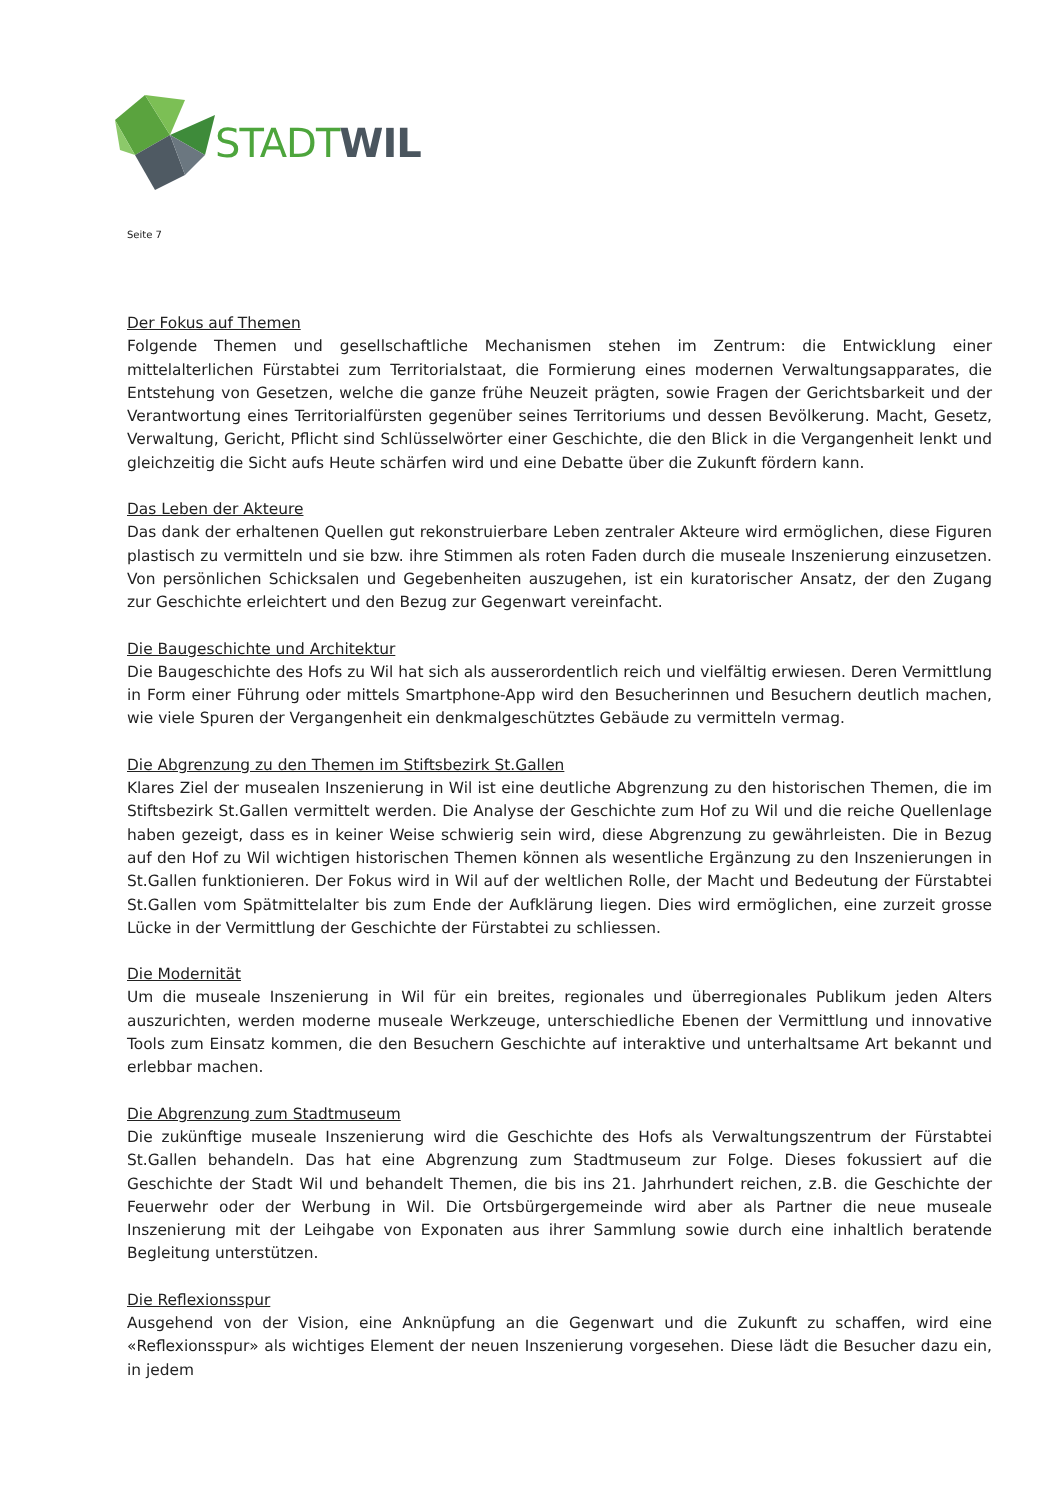STADT WIL
Seite 7
Der Fokus auf Themen
Folgende Themen und gesellschaftliche Mechanismen stehen im Zentrum: die Entwicklung einer mittelalterlichen Fürstabtei zum Territorialstaat, die Formierung eines modernen Verwaltungsapparates, die Entstehung von Gesetzen, welche die ganze frühe Neuzeit prägten, sowie Fragen der Gerichtsbarkeit und der Verantwortung eines Territorialfürsten gegenüber seines Territoriums und dessen Bevölkerung. Macht, Gesetz, Verwaltung, Gericht, Pflicht sind Schlüsselwörter einer Geschichte, die den Blick in die Vergangenheit lenkt und gleichzeitig die Sicht aufs Heute schärfen wird und eine Debatte über die Zukunft fördern kann.
Das Leben der Akteure
Das dank der erhaltenen Quellen gut rekonstruierbare Leben zentraler Akteure wird ermöglichen, diese Figuren plastisch zu vermitteln und sie bzw. ihre Stimmen als roten Faden durch die museale Inszenierung einzusetzen. Von persönlichen Schicksalen und Gegebenheiten auszugehen, ist ein kuratorischer Ansatz, der den Zugang zur Geschichte erleichtert und den Bezug zur Gegenwart vereinfacht.
Die Baugeschichte und Architektur
Die Baugeschichte des Hofs zu Wil hat sich als ausserordentlich reich und vielfältig erwiesen. Deren Vermittlung in Form einer Führung oder mittels Smartphone-App wird den Besucherinnen und Besuchern deutlich machen, wie viele Spuren der Vergangenheit ein denkmalgeschütztes Gebäude zu vermitteln vermag.
Die Abgrenzung zu den Themen im Stiftsbezirk St.Gallen
Klares Ziel der musealen Inszenierung in Wil ist eine deutliche Abgrenzung zu den historischen Themen, die im Stiftsbezirk St.Gallen vermittelt werden. Die Analyse der Geschichte zum Hof zu Wil und die reiche Quellenlage haben gezeigt, dass es in keiner Weise schwierig sein wird, diese Abgrenzung zu gewährleisten. Die in Bezug auf den Hof zu Wil wichtigen historischen Themen können als wesentliche Ergänzung zu den Inszenierungen in St.Gallen funktionieren. Der Fokus wird in Wil auf der weltlichen Rolle, der Macht und Bedeutung der Fürstabtei St.Gallen vom Spätmittelalter bis zum Ende der Aufklärung liegen. Dies wird ermöglichen, eine zurzeit grosse Lücke in der Vermittlung der Geschichte der Fürstabtei zu schliessen.
Die Modernität
Um die museale Inszenierung in Wil für ein breites, regionales und überregionales Publikum jeden Alters auszurichten, werden moderne museale Werkzeuge, unterschiedliche Ebenen der Vermittlung und innovative Tools zum Einsatz kommen, die den Besuchern Geschichte auf interaktive und unterhaltsame Art bekannt und erlebbar machen.
Die Abgrenzung zum Stadtmuseum
Die zukünftige museale Inszenierung wird die Geschichte des Hofs als Verwaltungszentrum der Fürstabtei St.Gallen behandeln. Das hat eine Abgrenzung zum Stadtmuseum zur Folge. Dieses fokussiert auf die Geschichte der Stadt Wil und behandelt Themen, die bis ins 21. Jahrhundert reichen, z.B. die Geschichte der Feuerwehr oder der Werbung in Wil. Die Ortsbürgergemeinde wird aber als Partner die neue museale Inszenierung mit der Leihgabe von Exponaten aus ihrer Sammlung sowie durch eine inhaltlich beratende Begleitung unterstützen.
Die Reflexionsspur
Ausgehend von der Vision, eine Anknüpfung an die Gegenwart und die Zukunft zu schaffen, wird eine «Reflexionsspur» als wichtiges Element der neuen Inszenierung vorgesehen. Diese lädt die Besucher dazu ein, in jedem